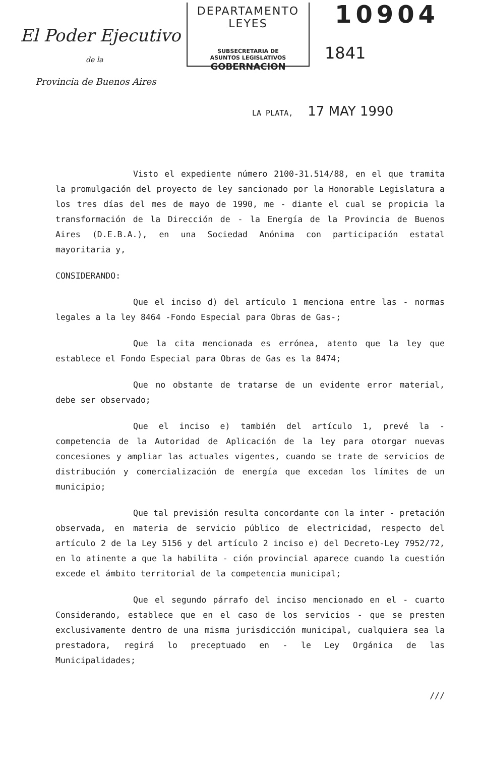El Poder Ejecutivo
de la
Provincia de Buenos Aires
DEPARTAMENTO LEYES
SUBSECRETARIA DE
ASUNTOS LEGISLATIVOS
GOBERNACION
10904
1841
LA PLATA, 17 MAY 1990
Visto el expediente número 2100-31.514/88, en el que tramita la promulgación del proyecto de ley sancionado por la Honorable Legislatura a los tres días del mes de mayo de 1990, me - diante el cual se propicia la transformación de la Dirección de - la Energía de la Provincia de Buenos Aires (D.E.B.A.), en una Sociedad Anónima con participación estatal mayoritaria y,
CONSIDERANDO:
Que el inciso d) del artículo 1 menciona entre las - normas legales a la ley 8464 -Fondo Especial para Obras de Gas-;
Que la cita mencionada es errónea, atento que la ley que establece el Fondo Especial para Obras de Gas es la 8474;
Que no obstante de tratarse de un evidente error material, debe ser observado;
Que el inciso e) también del artículo 1, prevé la - competencia de la Autoridad de Aplicación de la ley para otorgar nuevas concesiones y ampliar las actuales vigentes, cuando se trate de servicios de distribución y comercialización de energía que excedan los límites de un municipio;
Que tal previsión resulta concordante con la inter - pretación observada, en materia de servicio público de electricidad, respecto del artículo 2 de la Ley 5156 y del artículo 2 inciso e) del Decreto-Ley 7952/72, en lo atinente a que la habilita - ción provincial aparece cuando la cuestión excede el ámbito territorial de la competencia municipal;
Que el segundo párrafo del inciso mencionado en el - cuarto Considerando, establece que en el caso de los servicios - que se presten exclusivamente dentro de una misma jurisdicción municipal, cualquiera sea la prestadora, regirá lo preceptuado en - le Ley Orgánica de las Municipalidades;
///